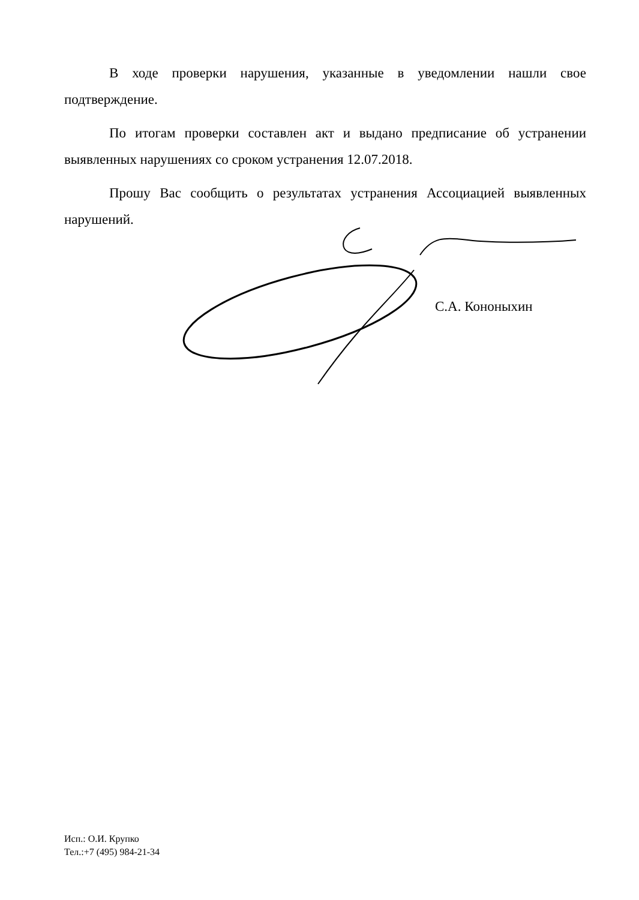В ходе проверки нарушения, указанные в уведомлении нашли свое подтверждение.
По итогам проверки составлен акт и выдано предписание об устранении выявленных нарушениях со сроком устранения 12.07.2018.
Прошу Вас сообщить о результатах устранения Ассоциацией выявленных нарушений.
С.А. Кононыхин
Исп.: О.И. Крупко
Тел.:+7 (495) 984-21-34